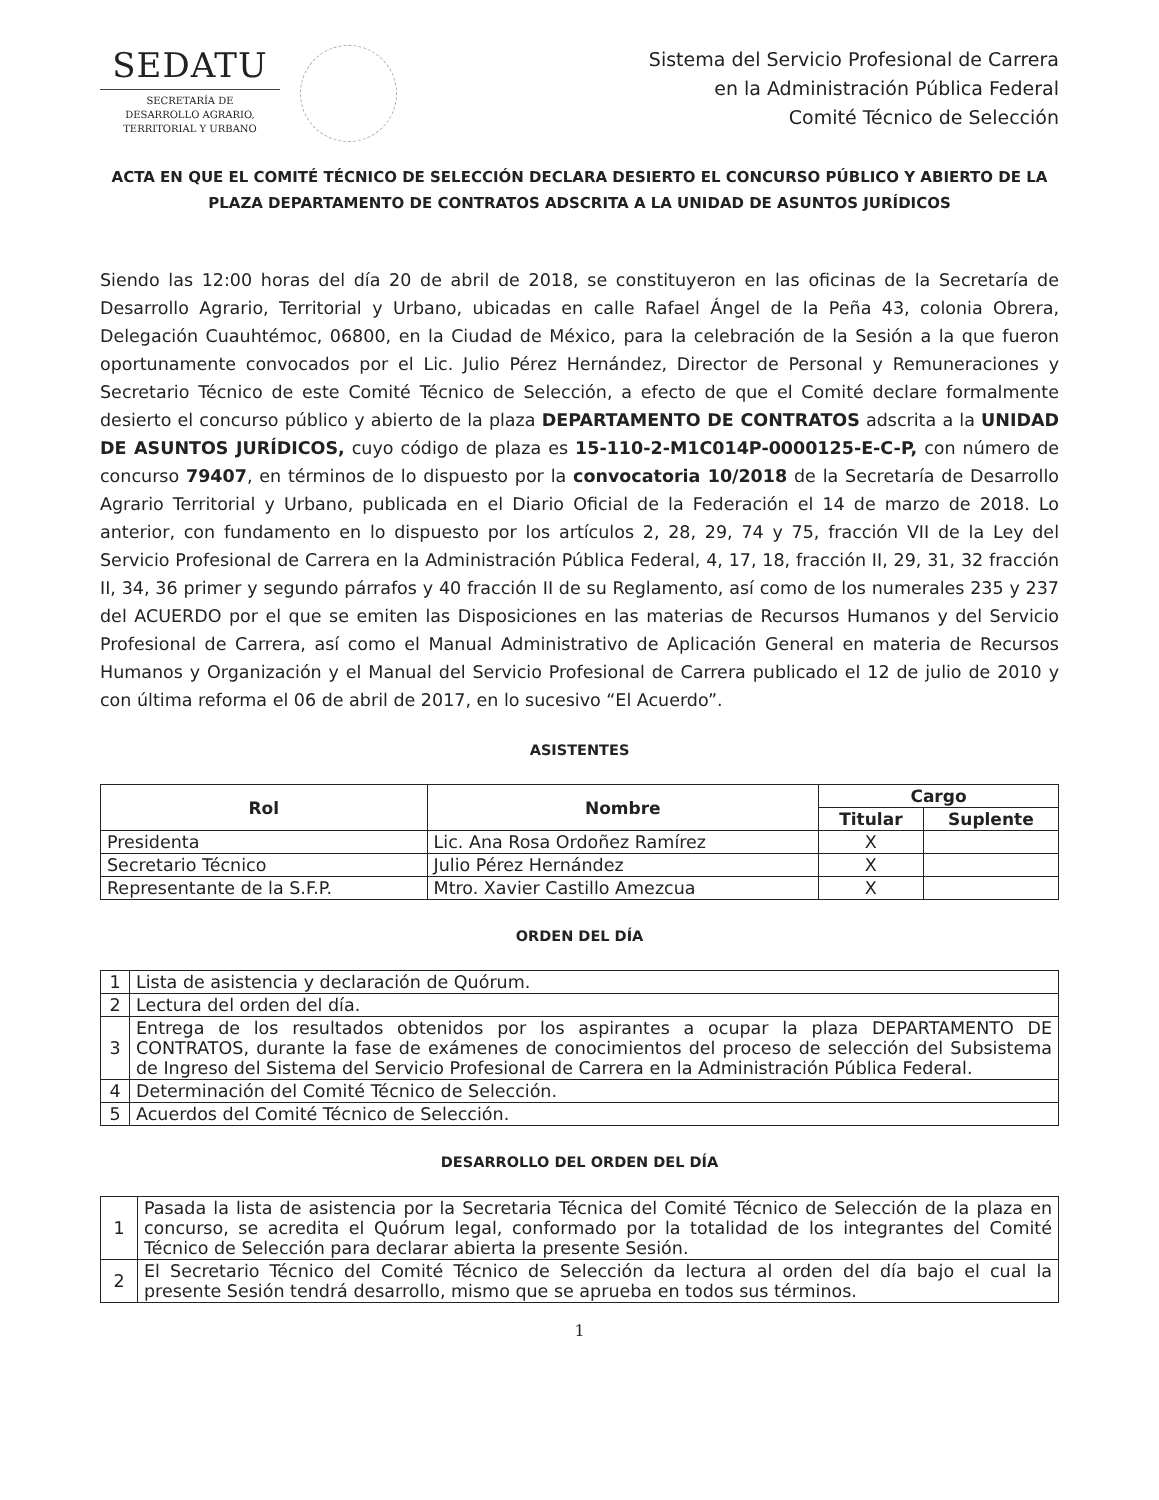SEDATU
SECRETARÍA DE
DESARROLLO AGRARIO,
TERRITORIAL Y URBANO
Sistema del Servicio Profesional de Carrera
en la Administración Pública Federal
Comité Técnico de Selección
ACTA EN QUE EL COMITÉ TÉCNICO DE SELECCIÓN DECLARA DESIERTO EL CONCURSO PÚBLICO Y ABIERTO DE LA PLAZA DEPARTAMENTO DE CONTRATOS ADSCRITA A LA UNIDAD DE ASUNTOS JURÍDICOS
Siendo las 12:00 horas del día 20 de abril de 2018, se constituyeron en las oficinas de la Secretaría de Desarrollo Agrario, Territorial y Urbano, ubicadas en calle Rafael Ángel de la Peña 43, colonia Obrera, Delegación Cuauhtémoc, 06800, en la Ciudad de México, para la celebración de la Sesión a la que fueron oportunamente convocados por el Lic. Julio Pérez Hernández, Director de Personal y Remuneraciones y Secretario Técnico de este Comité Técnico de Selección, a efecto de que el Comité declare formalmente desierto el concurso público y abierto de la plaza DEPARTAMENTO DE CONTRATOS adscrita a la UNIDAD DE ASUNTOS JURÍDICOS, cuyo código de plaza es 15-110-2-M1C014P-0000125-E-C-P, con número de concurso 79407, en términos de lo dispuesto por la convocatoria 10/2018 de la Secretaría de Desarrollo Agrario Territorial y Urbano, publicada en el Diario Oficial de la Federación el 14 de marzo de 2018. Lo anterior, con fundamento en lo dispuesto por los artículos 2, 28, 29, 74 y 75, fracción VII de la Ley del Servicio Profesional de Carrera en la Administración Pública Federal, 4, 17, 18, fracción II, 29, 31, 32 fracción II, 34, 36 primer y segundo párrafos y 40 fracción II de su Reglamento, así como de los numerales 235 y 237 del ACUERDO por el que se emiten las Disposiciones en las materias de Recursos Humanos y del Servicio Profesional de Carrera, así como el Manual Administrativo de Aplicación General en materia de Recursos Humanos y Organización y el Manual del Servicio Profesional de Carrera publicado el 12 de julio de 2010 y con última reforma el 06 de abril de 2017, en lo sucesivo “El Acuerdo”.
ASISTENTES
| Rol | Nombre | Cargo | |
| --- | --- | --- | --- |
| | | Titular | Suplente |
| Presidenta | Lic. Ana Rosa Ordoñez Ramírez | X | |
| Secretario Técnico | Julio Pérez Hernández | X | |
| Representante de la S.F.P. | Mtro. Xavier Castillo Amezcua | X | |
ORDEN DEL DÍA
| 1 | Lista de asistencia y declaración de Quórum. |
| 2 | Lectura del orden del día. |
| 3 | Entrega de los resultados obtenidos por los aspirantes a ocupar la plaza DEPARTAMENTO DE CONTRATOS, durante la fase de exámenes de conocimientos del proceso de selección del Subsistema de Ingreso del Sistema del Servicio Profesional de Carrera en la Administración Pública Federal. |
| 4 | Determinación del Comité Técnico de Selección. |
| 5 | Acuerdos del Comité Técnico de Selección. |
DESARROLLO DEL ORDEN DEL DÍA
| 1 | Pasada la lista de asistencia por la Secretaria Técnica del Comité Técnico de Selección de la plaza en concurso, se acredita el Quórum legal, conformado por la totalidad de los integrantes del Comité Técnico de Selección para declarar abierta la presente Sesión. |
| 2 | El Secretario Técnico del Comité Técnico de Selección da lectura al orden del día bajo el cual la presente Sesión tendrá desarrollo, mismo que se aprueba en todos sus términos. |
1